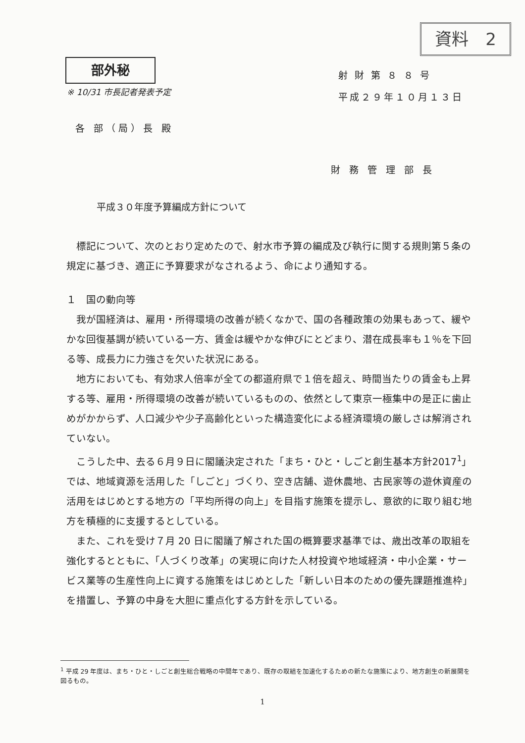資料　2
部外秘
※ 10/31 市長記者発表予定
射 財 第 ８ ８ 号
平成２９年１０月１３日
各 部（局）長 殿
財 務 管 理 部 長
平成３０年度予算編成方針について
標記について、次のとおり定めたので、射水市予算の編成及び執行に関する規則第５条の規定に基づき、適正に予算要求がなされるよう、命により通知する。
１　国の動向等
我が国経済は、雇用・所得環境の改善が続くなかで、国の各種政策の効果もあって、緩やかな回復基調が続いている一方、賃金は緩やかな伸びにとどまり、潜在成長率も１％を下回る等、成長力に力強さを欠いた状況にある。
地方においても、有効求人倍率が全ての都道府県で１倍を超え、時間当たりの賃金も上昇する等、雇用・所得環境の改善が続いているものの、依然として東京一極集中の是正に歯止めがかからず、人口減少や少子高齢化といった構造変化による経済環境の厳しさは解消されていない。
こうした中、去る６月９日に閣議決定された「まち・ひと・しごと創生基本方針2017<sup>1</sup>」では、地域資源を活用した「しごと」づくり、空き店舗、遊休農地、古民家等の遊休資産の活用をはじめとする地方の「平均所得の向上」を目指す施策を提示し、意欲的に取り組む地方を積極的に支援するとしている。
また、これを受け７月 20 日に閣議了解された国の概算要求基準では、歳出改革の取組を強化するとともに、「人づくり改革」の実現に向けた人材投資や地域経済・中小企業・サービス業等の生産性向上に資する施策をはじめとした「新しい日本のための優先課題推進枠」を措置し、予算の中身を大胆に重点化する方針を示している。
<sup>1</sup> 平成 29 年度は、まち・ひと・しごと創生総合戦略の中間年であり、既存の取組を加速化するための新たな施策により、地方創生の新展開を図るもの。
1